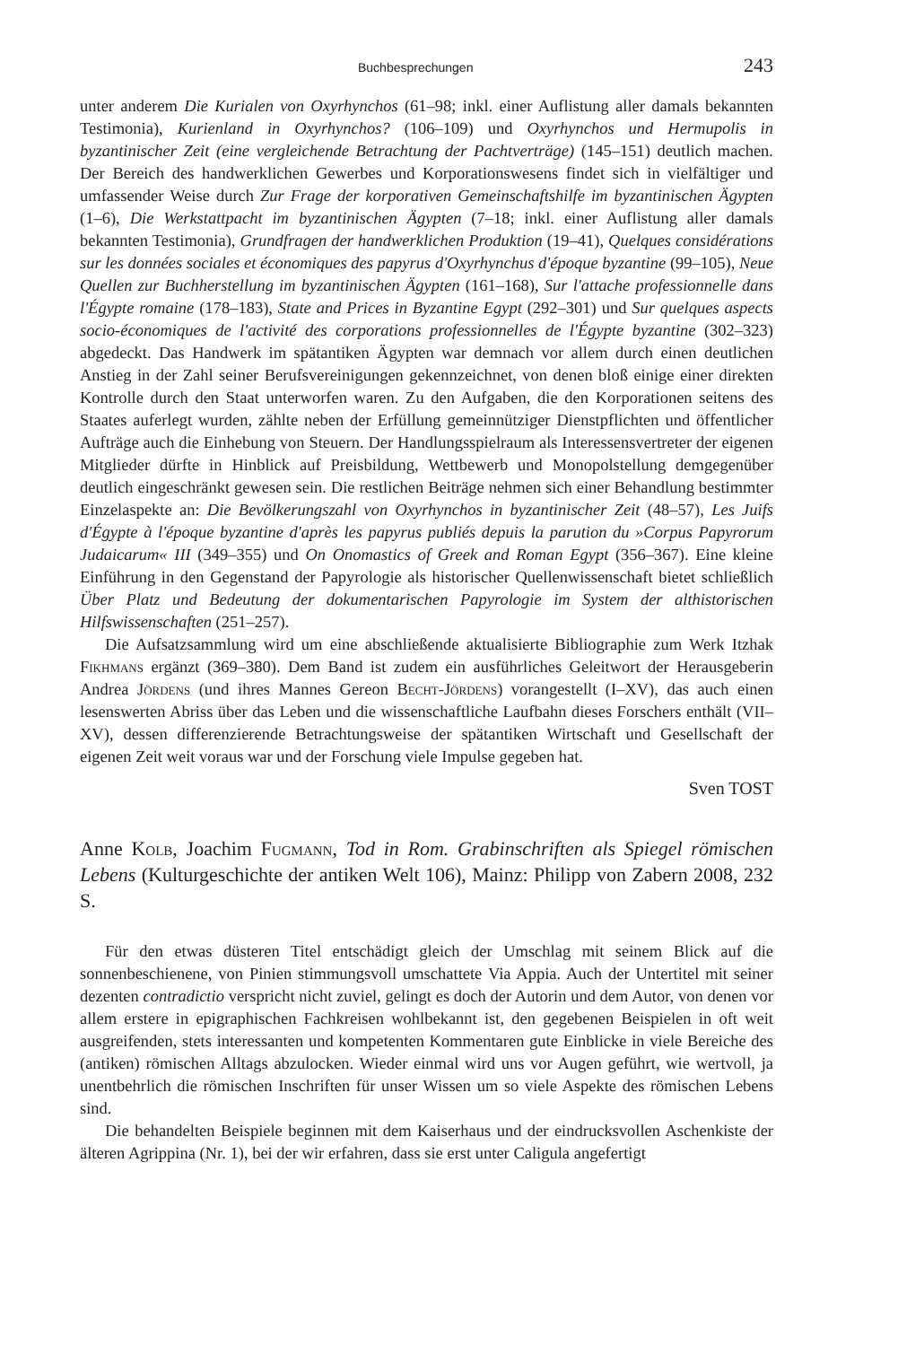Buchbesprechungen 243
unter anderem Die Kurialen von Oxyrhynchos (61–98; inkl. einer Auflistung aller damals bekannten Testimonia), Kurienland in Oxyrhynchos? (106–109) und Oxyrhynchos und Hermupolis in byzantinischer Zeit (eine vergleichende Betrachtung der Pachtverträge) (145–151) deutlich machen. Der Bereich des handwerklichen Gewerbes und Korporationswesens findet sich in vielfältiger und umfassender Weise durch Zur Frage der korporativen Gemeinschaftshilfe im byzantinischen Ägypten (1–6), Die Werkstattpacht im byzantinischen Ägypten (7–18; inkl. einer Auflistung aller damals bekannten Testimonia), Grundfragen der handwerklichen Produktion (19–41), Quelques considérations sur les données sociales et économiques des papyrus d'Oxyrhynchus d'époque byzantine (99–105), Neue Quellen zur Buchherstellung im byzantinischen Ägypten (161–168), Sur l'attache professionnelle dans l'Égypte romaine (178–183), State and Prices in Byzantine Egypt (292–301) und Sur quelques aspects socio-économiques de l'activité des corporations professionnelles de l'Égypte byzantine (302–323) abgedeckt. Das Handwerk im spätantiken Ägypten war demnach vor allem durch einen deutlichen Anstieg in der Zahl seiner Berufsvereinigungen gekennzeichnet, von denen bloß einige einer direkten Kontrolle durch den Staat unterworfen waren. Zu den Aufgaben, die den Korporationen seitens des Staates auferlegt wurden, zählte neben der Erfüllung gemeinnütziger Dienstpflichten und öffentlicher Aufträge auch die Einhebung von Steuern. Der Handlungsspielraum als Interessensvertreter der eigenen Mitglieder dürfte in Hinblick auf Preisbildung, Wettbewerb und Monopolstellung demgegenüber deutlich eingeschränkt gewesen sein. Die restlichen Beiträge nehmen sich einer Behandlung bestimmter Einzelaspekte an: Die Bevölkerungszahl von Oxyrhynchos in byzantinischer Zeit (48–57), Les Juifs d'Égypte à l'époque byzantine d'après les papyrus publiés depuis la parution du »Corpus Papyrorum Judaicarum« III (349–355) und On Onomastics of Greek and Roman Egypt (356–367). Eine kleine Einführung in den Gegenstand der Papyrologie als historischer Quellenwissenschaft bietet schließlich Über Platz und Bedeutung der dokumentarischen Papyrologie im System der althistorischen Hilfswissenschaften (251–257).
Die Aufsatzsammlung wird um eine abschließende aktualisierte Bibliographie zum Werk Itzhak Fikhmans ergänzt (369–380). Dem Band ist zudem ein ausführliches Geleitwort der Herausgeberin Andrea Jördens (und ihres Mannes Gereon Becht-Jördens) vorangestellt (I–XV), das auch einen lesenswerten Abriss über das Leben und die wissenschaftliche Laufbahn dieses Forschers enthält (VII–XV), dessen differenzierende Betrachtungsweise der spätantiken Wirtschaft und Gesellschaft der eigenen Zeit weit voraus war und der Forschung viele Impulse gegeben hat.
Sven TOST
Anne Kolb, Joachim Fugmann, Tod in Rom. Grabinschriften als Spiegel römischen Lebens (Kulturgeschichte der antiken Welt 106), Mainz: Philipp von Zabern 2008, 232 S.
Für den etwas düsteren Titel entschädigt gleich der Umschlag mit seinem Blick auf die sonnenbeschienene, von Pinien stimmungsvoll umschattete Via Appia. Auch der Untertitel mit seiner dezenten contradictio verspricht nicht zuviel, gelingt es doch der Autorin und dem Autor, von denen vor allem erstere in epigraphischen Fachkreisen wohlbekannt ist, den gegebenen Beispielen in oft weit ausgreifenden, stets interessanten und kompetenten Kommentaren gute Einblicke in viele Bereiche des (antiken) römischen Alltags abzulocken. Wieder einmal wird uns vor Augen geführt, wie wertvoll, ja unentbehrlich die römischen Inschriften für unser Wissen um so viele Aspekte des römischen Lebens sind.
Die behandelten Beispiele beginnen mit dem Kaiserhaus und der eindrucksvollen Aschenkiste der älteren Agrippina (Nr. 1), bei der wir erfahren, dass sie erst unter Caligula angefertigt